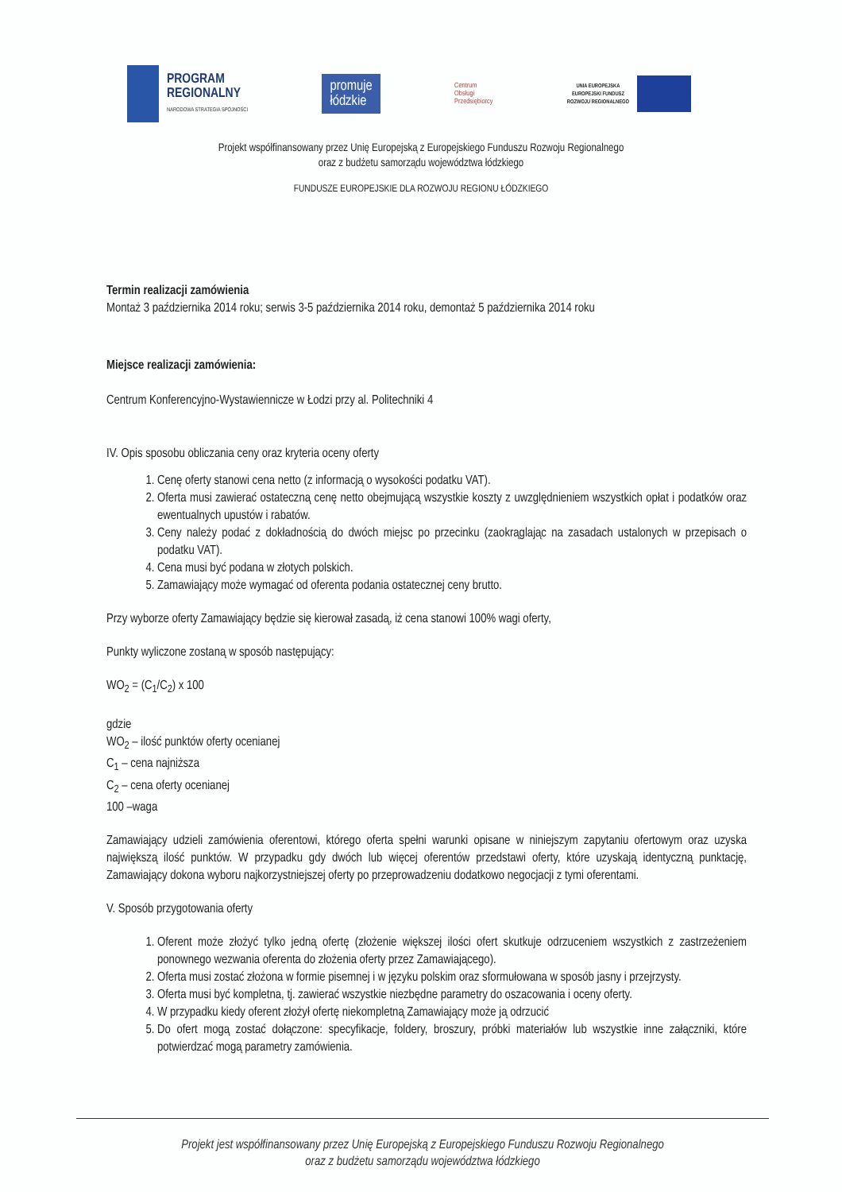PROGRAM
REGIONALNY
NARODOWA STRATEGIA SPÓJNOŚCI
promuje
łódzkie
Centrum
Obsługi
Przedsiębiorcy
UNIA EUROPEJSKA
EUROPEJSKI FUNDUSZ
ROZWOJU REGIONALNEGO
Projekt współfinansowany przez Unię Europejską z Europejskiego Funduszu Rozwoju Regionalnego
oraz z budżetu samorządu województwa łódzkiego
FUNDUSZE EUROPEJSKIE DLA ROZWOJU REGIONU ŁÓDZKIEGO
Termin realizacji zamówienia
Montaż 3 października 2014 roku; serwis 3-5 października 2014 roku, demontaż 5 października 2014 roku
Miejsce realizacji zamówienia:
Centrum Konferencyjno-Wystawiennicze w Łodzi przy al. Politechniki 4
IV. Opis sposobu obliczania ceny oraz kryteria oceny oferty
1. Cenę oferty stanowi cena netto (z informacją o wysokości podatku VAT).
2. Oferta musi zawierać ostateczną cenę netto obejmującą wszystkie koszty z uwzględnieniem wszystkich opłat i podatków oraz ewentualnych upustów i rabatów.
3. Ceny należy podać z dokładnością do dwóch miejsc po przecinku (zaokrąglając na zasadach ustalonych w przepisach o podatku VAT).
4. Cena musi być podana w złotych polskich.
5. Zamawiający może wymagać od oferenta podania ostatecznej ceny brutto.
Przy wyborze oferty Zamawiający będzie się kierował zasadą, iż cena stanowi 100% wagi oferty,
Punkty wyliczone zostaną w sposób następujący:
WO<sub>2</sub> = (C<sub>1</sub>/C<sub>2</sub>) x 100
gdzie
WO<sub>2</sub> – ilość punktów oferty ocenianej
C<sub>1</sub> – cena najniższa
C<sub>2</sub> – cena oferty ocenianej
100 –waga
Zamawiający udzieli zamówienia oferentowi, którego oferta spełni warunki opisane w niniejszym zapytaniu ofertowym oraz uzyska największą ilość punktów. W przypadku gdy dwóch lub więcej oferentów przedstawi oferty, które uzyskają identyczną punktację, Zamawiający dokona wyboru najkorzystniejszej oferty po przeprowadzeniu dodatkowo negocjacji z tymi oferentami.
V. Sposób przygotowania oferty
1. Oferent może złożyć tylko jedną ofertę (złożenie większej ilości ofert skutkuje odrzuceniem wszystkich z zastrzeżeniem ponownego wezwania oferenta do złożenia oferty przez Zamawiającego).
2. Oferta musi zostać złożona w formie pisemnej i w języku polskim oraz sformułowana w sposób jasny i przejrzysty.
3. Oferta musi być kompletna, tj. zawierać wszystkie niezbędne parametry do oszacowania i oceny oferty.
4. W przypadku kiedy oferent złożył ofertę niekompletną Zamawiający może ją odrzucić
5. Do ofert mogą zostać dołączone: specyfikacje, foldery, broszury, próbki materiałów lub wszystkie inne załączniki, które potwierdzać mogą parametry zamówienia.
Projekt jest współfinansowany przez Unię Europejską z Europejskiego Funduszu Rozwoju Regionalnego
oraz z budżetu samorządu województwa łódzkiego